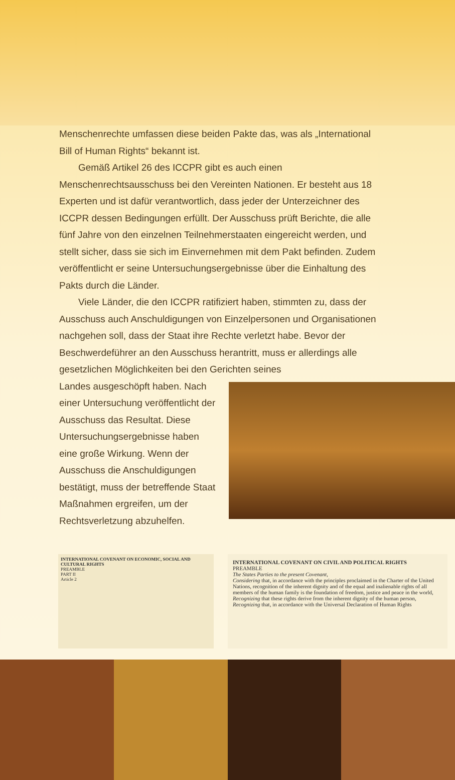Menschenrechte umfassen diese beiden Pakte das, was als „International Bill of Human Rights“ bekannt ist.
Gemäß Artikel 26 des ICCPR gibt es auch einen Menschenrechtsausschuss bei den Vereinten Nationen. Er besteht aus 18 Experten und ist dafür verantwortlich, dass jeder der Unterzeichner des ICCPR dessen Bedingungen erfüllt. Der Ausschuss prüft Berichte, die alle fünf Jahre von den einzelnen Teilnehmerstaaten eingereicht werden, und stellt sicher, dass sie sich im Einvernehmen mit dem Pakt befinden. Zudem veröffentlicht er seine Untersuchungsergebnisse über die Einhaltung des Pakts durch die Länder.
Viele Länder, die den ICCPR ratifiziert haben, stimmten zu, dass der Ausschuss auch Anschuldigungen von Einzelpersonen und Organisationen nachgehen soll, dass der Staat ihre Rechte verletzt habe. Bevor der Beschwerdeführer an den Ausschuss herantritt, muss er allerdings alle gesetzlichen Möglichkeiten bei den Gerichten seines
Landes ausgeschöpft haben. Nach einer Untersuchung veröffentlicht der Ausschuss das Resultat. Diese Untersuchungsergebnisse haben eine große Wirkung. Wenn der Ausschuss die Anschuldigungen bestätigt, muss der betreffende Staat Maßnahmen ergreifen, um der Rechtsverletzung abzuhelfen.
INTERNATIONAL COVENANT ON ECONOMIC, SOCIAL AND CULTURAL RIGHTS
PREAMBLE
PART II
Article 2
INTERNATIONAL COVENANT ON CIVIL AND POLITICAL RIGHTS
PREAMBLE
The States Parties to the present Covenant,
Considering that, in accordance with the principles proclaimed in the Charter of the United Nations, recognition of the inherent dignity and of the equal and inalienable rights of all members of the human family is the foundation of freedom, justice and peace in the world,
Recognizing that these rights derive from the inherent dignity of the human person,
Recognizing that, in accordance with the Universal Declaration of Human Rights